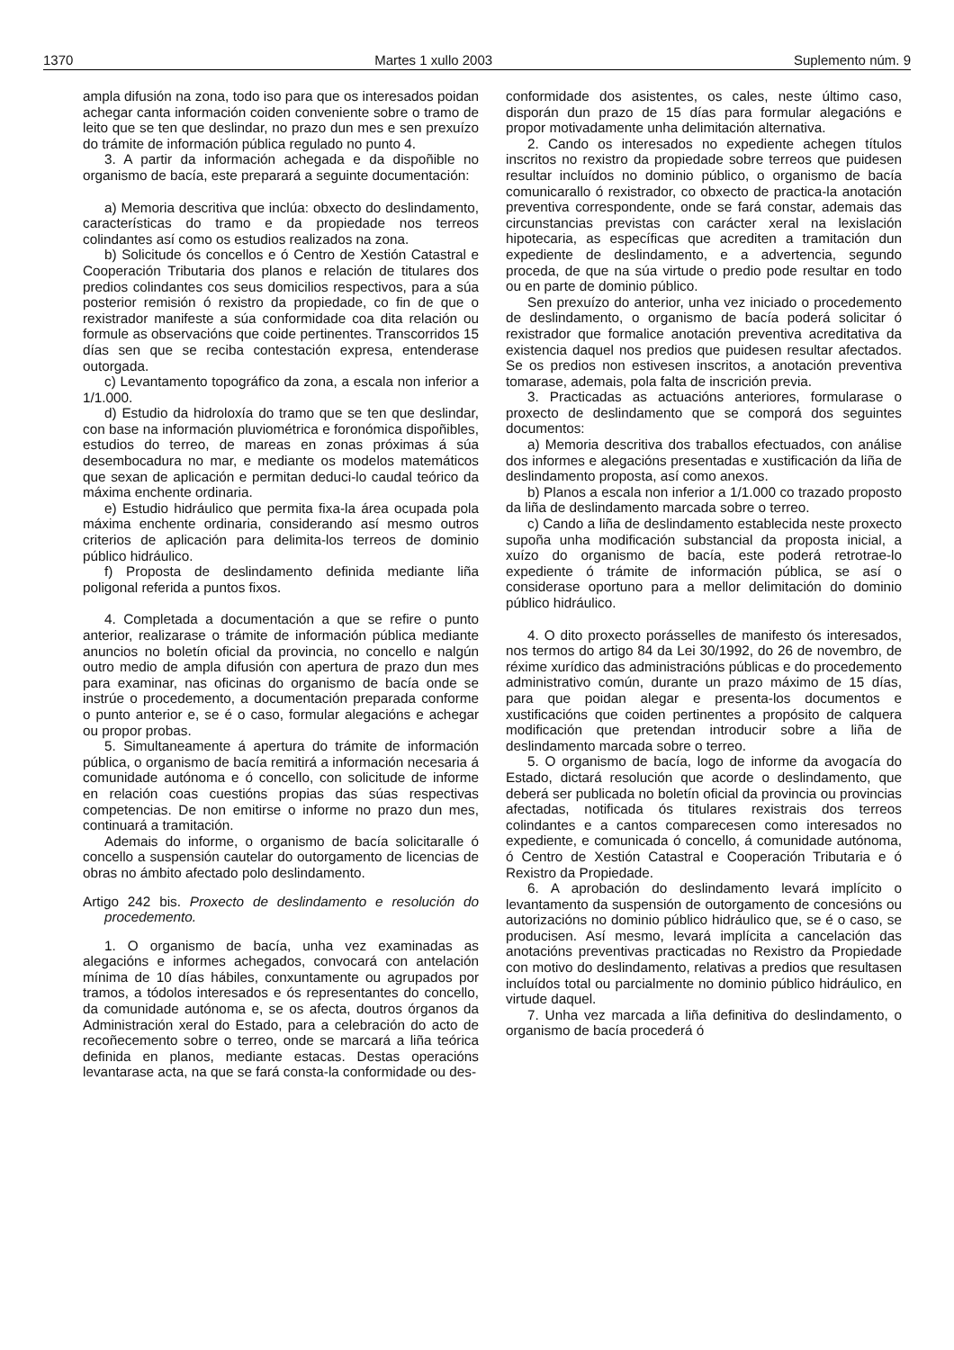1370 Martes 1 xullo 2003 Suplemento núm. 9
ampla difusión na zona, todo iso para que os interesados poidan achegar canta información coiden conveniente sobre o tramo de leito que se ten que deslindar, no prazo dun mes e sen prexuízo do trámite de información pública regulado no punto 4.
3. A partir da información achegada e da dispoñible no organismo de bacía, este preparará a seguinte documentación:
a) Memoria descritiva que inclúa: obxecto do deslindamento, características do tramo e da propiedade nos terreos colindantes así como os estudios realizados na zona.
b) Solicitude ós concellos e ó Centro de Xestión Catastral e Cooperación Tributaria dos planos e relación de titulares dos predios colindantes cos seus domicilios respectivos, para a súa posterior remisión ó rexistro da propiedade, co fin de que o rexistrador manifeste a súa conformidade coa dita relación ou formule as observacións que coide pertinentes. Transcorridos 15 días sen que se reciba contestación expresa, entenderase outorgada.
c) Levantamento topográfico da zona, a escala non inferior a 1/1.000.
d) Estudio da hidroloxía do tramo que se ten que deslindar, con base na información pluviométrica e foronómica dispoñibles, estudios do terreo, de mareas en zonas próximas á súa desembocadura no mar, e mediante os modelos matemáticos que sexan de aplicación e permitan deduci-lo caudal teórico da máxima enchente ordinaria.
e) Estudio hidráulico que permita fixa-la área ocupada pola máxima enchente ordinaria, considerando así mesmo outros criterios de aplicación para delimita-los terreos de dominio público hidráulico.
f) Proposta de deslindamento definida mediante liña poligonal referida a puntos fixos.
4. Completada a documentación a que se refire o punto anterior, realizarase o trámite de información pública mediante anuncios no boletín oficial da provincia, no concello e nalgún outro medio de ampla difusión con apertura de prazo dun mes para examinar, nas oficinas do organismo de bacía onde se instrúe o procedemento, a documentación preparada conforme o punto anterior e, se é o caso, formular alegacións e achegar ou propor probas.
5. Simultaneamente á apertura do trámite de información pública, o organismo de bacía remitirá a información necesaria á comunidade autónoma e ó concello, con solicitude de informe en relación coas cuestións propias das súas respectivas competencias. De non emitirse o informe no prazo dun mes, continuará a tramitación.
Ademais do informe, o organismo de bacía solicitaralle ó concello a suspensión cautelar do outorgamento de licencias de obras no ámbito afectado polo deslindamento.
Artigo 242 bis. Proxecto de deslindamento e resolución do procedemento.
1. O organismo de bacía, unha vez examinadas as alegacións e informes achegados, convocará con antelación mínima de 10 días hábiles, conxuntamente ou agrupados por tramos, a tódolos interesados e ós representantes do concello, da comunidade autónoma e, se os afecta, doutros órganos da Administración xeral do Estado, para a celebración do acto de recoñecemento sobre o terreo, onde se marcará a liña teórica definida en planos, mediante estacas. Destas operacións levantarase acta, na que se fará consta-la conformidade ou des-
conformidade dos asistentes, os cales, neste último caso, disporán dun prazo de 15 días para formular alegacións e propor motivadamente unha delimitación alternativa.
2. Cando os interesados no expediente achegen títulos inscritos no rexistro da propiedade sobre terreos que puidesen resultar incluídos no dominio público, o organismo de bacía comunicarallo ó rexistrador, co obxecto de practica-la anotación preventiva correspondente, onde se fará constar, ademais das circunstancias previstas con carácter xeral na lexislación hipotecaria, as específicas que acrediten a tramitación dun expediente de deslindamento, e a advertencia, segundo proceda, de que na súa virtude o predio pode resultar en todo ou en parte de dominio público.
Sen prexuízo do anterior, unha vez iniciado o procedemento de deslindamento, o organismo de bacía poderá solicitar ó rexistrador que formalice anotación preventiva acreditativa da existencia daquel nos predios que puidesen resultar afectados. Se os predios non estivesen inscritos, a anotación preventiva tomarase, ademais, pola falta de inscrición previa.
3. Practicadas as actuacións anteriores, formularase o proxecto de deslindamento que se comporá dos seguintes documentos:
a) Memoria descritiva dos traballos efectuados, con análise dos informes e alegacións presentadas e xustificación da liña de deslindamento proposta, así como anexos.
b) Planos a escala non inferior a 1/1.000 co trazado proposto da liña de deslindamento marcada sobre o terreo.
c) Cando a liña de deslindamento establecida neste proxecto supoña unha modificación substancial da proposta inicial, a xuízo do organismo de bacía, este poderá retrotrae-lo expediente ó trámite de información pública, se así o considerase oportuno para a mellor delimitación do dominio público hidráulico.
4. O dito proxecto porásselles de manifesto ós interesados, nos termos do artigo 84 da Lei 30/1992, do 26 de novembro, de réxime xurídico das administracións públicas e do procedemento administrativo común, durante un prazo máximo de 15 días, para que poidan alegar e presenta-los documentos e xustificacións que coiden pertinentes a propósito de calquera modificación que pretendan introducir sobre a liña de deslindamento marcada sobre o terreo.
5. O organismo de bacía, logo de informe da avogacía do Estado, dictará resolución que acorde o deslindamento, que deberá ser publicada no boletín oficial da provincia ou provincias afectadas, notificada ós titulares rexistrais dos terreos colindantes e a cantos comparecesen como interesados no expediente, e comunicada ó concello, á comunidade autónoma, ó Centro de Xestión Catastral e Cooperación Tributaria e ó Rexistro da Propiedade.
6. A aprobación do deslindamento levará implícito o levantamento da suspensión de outorgamento de concesións ou autorizacións no dominio público hidráulico que, se é o caso, se producisen. Así mesmo, levará implícita a cancelación das anotacións preventivas practicadas no Rexistro da Propiedade con motivo do deslindamento, relativas a predios que resultasen incluídos total ou parcialmente no dominio público hidráulico, en virtude daquel.
7. Unha vez marcada a liña definitiva do deslindamento, o organismo de bacía procederá ó